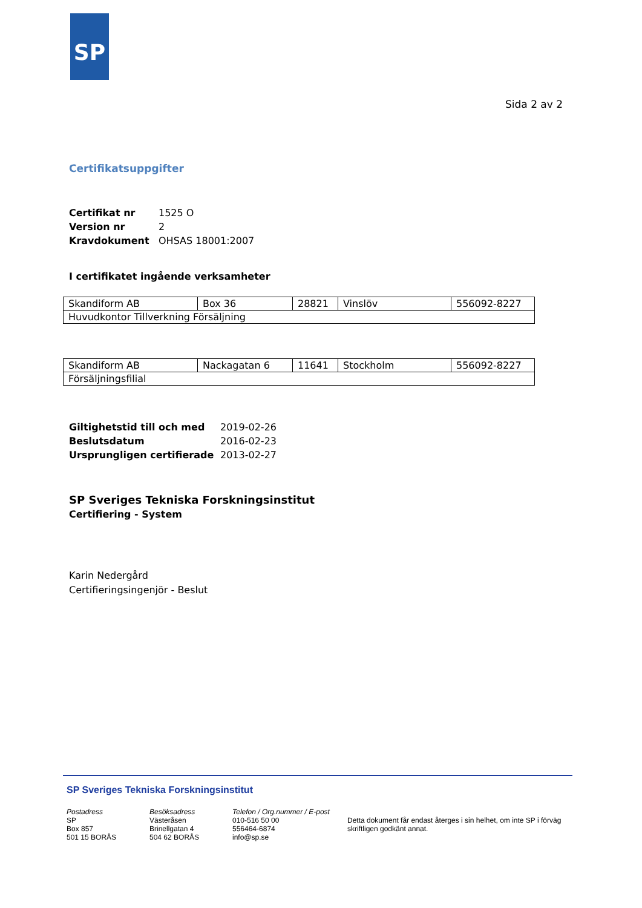SP
Sida 2 av 2
Certifikatsuppgifter
| Certifikat nr | 1525 O |
| Version nr | 2 |
| Kravdokument | OHSAS 18001:2007 |
I certifikatet ingående verksamheter
| Skandiform AB | Box 36 | 28821 | Vinslöv | 556092-8227 |
| Huvudkontor Tillverkning Försäljning | | | | |
| Skandiform AB | Nackagatan 6 | 11641 | Stockholm | 556092-8227 |
| Försäljningsfilial | | | | |
| Giltighetstid till och med | 2019-02-26 |
| Beslutsdatum | 2016-02-23 |
| Ursprungligen certifierade | 2013-02-27 |
SP Sveriges Tekniska Forskningsinstitut
Certifiering - System
Karin Nedergård
Certifieringsingenjör - Beslut
SP Sveriges Tekniska Forskningsinstitut
Postadress
SP
Box 857
501 15 BORÅS
Besöksadress
Västeråsen
Brinellgatan 4
504 62 BORÅS
Telefon / Org.nummer / E-post
010-516 50 00
556464-6874
info@sp.se
Detta dokument får endast återges i sin helhet, om inte SP i förväg skriftligen godkänt annat.